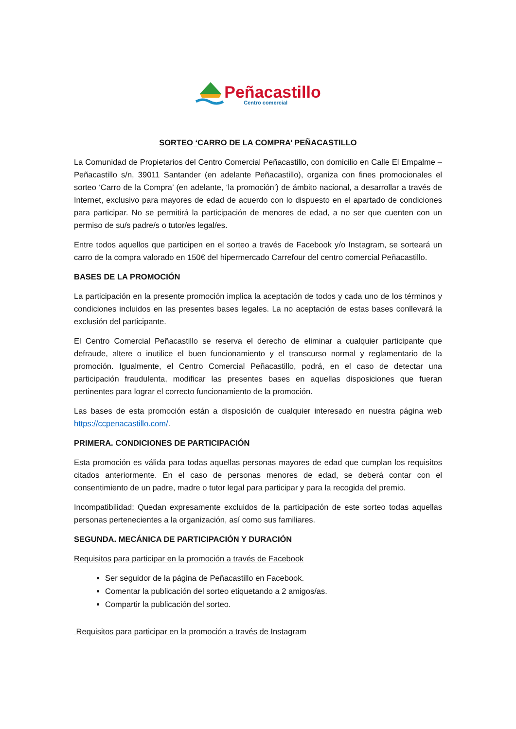Peñacastillo
Centro comercial
SORTEO ‘CARRO DE LA COMPRA’ PEÑACASTILLO
La Comunidad de Propietarios del Centro Comercial Peñacastillo, con domicilio en Calle El Empalme – Peñacastillo s/n, 39011 Santander (en adelante Peñacastillo), organiza con fines promocionales el sorteo ‘Carro de la Compra’ (en adelante, ‘la promoción’) de ámbito nacional, a desarrollar a través de Internet, exclusivo para mayores de edad de acuerdo con lo dispuesto en el apartado de condiciones para participar. No se permitirá la participación de menores de edad, a no ser que cuenten con un permiso de su/s padre/s o tutor/es legal/es.
Entre todos aquellos que participen en el sorteo a través de Facebook y/o Instagram, se sorteará un carro de la compra valorado en 150€ del hipermercado Carrefour del centro comercial Peñacastillo.
BASES DE LA PROMOCIÓN
La participación en la presente promoción implica la aceptación de todos y cada uno de los términos y condiciones incluidos en las presentes bases legales. La no aceptación de estas bases conllevará la exclusión del participante.
El Centro Comercial Peñacastillo se reserva el derecho de eliminar a cualquier participante que defraude, altere o inutilice el buen funcionamiento y el transcurso normal y reglamentario de la promoción. Igualmente, el Centro Comercial Peñacastillo, podrá, en el caso de detectar una participación fraudulenta, modificar las presentes bases en aquellas disposiciones que fueran pertinentes para lograr el correcto funcionamiento de la promoción.
Las bases de esta promoción están a disposición de cualquier interesado en nuestra página web https://ccpenacastillo.com/.
PRIMERA. CONDICIONES DE PARTICIPACIÓN
Esta promoción es válida para todas aquellas personas mayores de edad que cumplan los requisitos citados anteriormente. En el caso de personas menores de edad, se deberá contar con el consentimiento de un padre, madre o tutor legal para participar y para la recogida del premio.
Incompatibilidad: Quedan expresamente excluidos de la participación de este sorteo todas aquellas personas pertenecientes a la organización, así como sus familiares.
SEGUNDA. MECÁNICA DE PARTICIPACIÓN Y DURACIÓN
Requisitos para participar en la promoción a través de Facebook
Ser seguidor de la página de Peñacastillo en Facebook.
Comentar la publicación del sorteo etiquetando a 2 amigos/as.
Compartir la publicación del sorteo.
Requisitos para participar en la promoción a través de Instagram